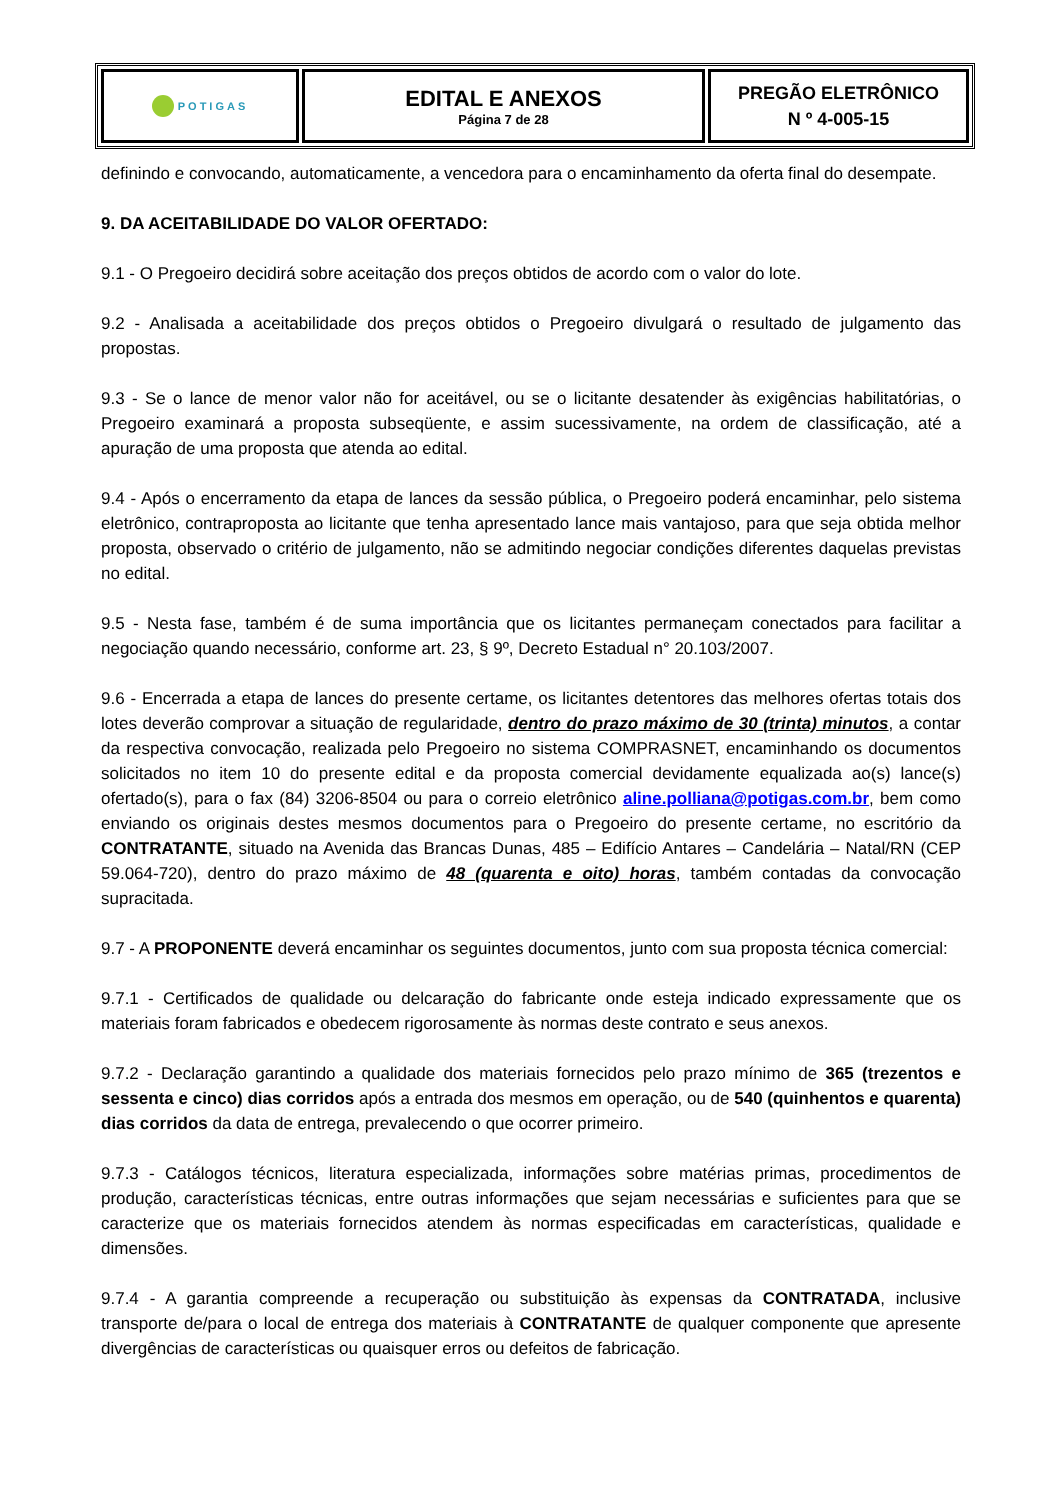| POTIGAS | EDITAL E ANEXOS Página 7 de 28 | PREGÃO ELETRÔNICO N º 4-005-15 |
definindo e convocando, automaticamente, a vencedora para o encaminhamento da oferta final do desempate.
9. DA ACEITABILIDADE DO VALOR OFERTADO:
9.1 - O Pregoeiro decidirá sobre aceitação dos preços obtidos de acordo com o valor do lote.
9.2 - Analisada a aceitabilidade dos preços obtidos o Pregoeiro divulgará o resultado de julgamento das propostas.
9.3 - Se o lance de menor valor não for aceitável, ou se o licitante desatender às exigências habilitatórias, o Pregoeiro examinará a proposta subseqüente, e assim sucessivamente, na ordem de classificação, até a apuração de uma proposta que atenda ao edital.
9.4 - Após o encerramento da etapa de lances da sessão pública, o Pregoeiro poderá encaminhar, pelo sistema eletrônico, contraproposta ao licitante que tenha apresentado lance mais vantajoso, para que seja obtida melhor proposta, observado o critério de julgamento, não se admitindo negociar condições diferentes daquelas previstas no edital.
9.5 - Nesta fase, também é de suma importância que os licitantes permaneçam conectados para facilitar a negociação quando necessário, conforme art. 23, § 9º, Decreto Estadual n° 20.103/2007.
9.6 - Encerrada a etapa de lances do presente certame, os licitantes detentores das melhores ofertas totais dos lotes deverão comprovar a situação de regularidade, dentro do prazo máximo de 30 (trinta) minutos, a contar da respectiva convocação, realizada pelo Pregoeiro no sistema COMPRASNET, encaminhando os documentos solicitados no item 10 do presente edital e da proposta comercial devidamente equalizada ao(s) lance(s) ofertado(s), para o fax (84) 3206-8504 ou para o correio eletrônico aline.polliana@potigas.com.br, bem como enviando os originais destes mesmos documentos para o Pregoeiro do presente certame, no escritório da CONTRATANTE, situado na Avenida das Brancas Dunas, 485 – Edifício Antares – Candelária – Natal/RN (CEP 59.064-720), dentro do prazo máximo de 48 (quarenta e oito) horas, também contadas da convocação supracitada.
9.7 - A PROPONENTE deverá encaminhar os seguintes documentos, junto com sua proposta técnica comercial:
9.7.1 - Certificados de qualidade ou delcaração do fabricante onde esteja indicado expressamente que os materiais foram fabricados e obedecem rigorosamente às normas deste contrato e seus anexos.
9.7.2 - Declaração garantindo a qualidade dos materiais fornecidos pelo prazo mínimo de 365 (trezentos e sessenta e cinco) dias corridos após a entrada dos mesmos em operação, ou de 540 (quinhentos e quarenta) dias corridos da data de entrega, prevalecendo o que ocorrer primeiro.
9.7.3 - Catálogos técnicos, literatura especializada, informações sobre matérias primas, procedimentos de produção, características técnicas, entre outras informações que sejam necessárias e suficientes para que se caracterize que os materiais fornecidos atendem às normas especificadas em características, qualidade e dimensões.
9.7.4 - A garantia compreende a recuperação ou substituição às expensas da CONTRATADA, inclusive transporte de/para o local de entrega dos materiais à CONTRATANTE de qualquer componente que apresente divergências de características ou quaisquer erros ou defeitos de fabricação.